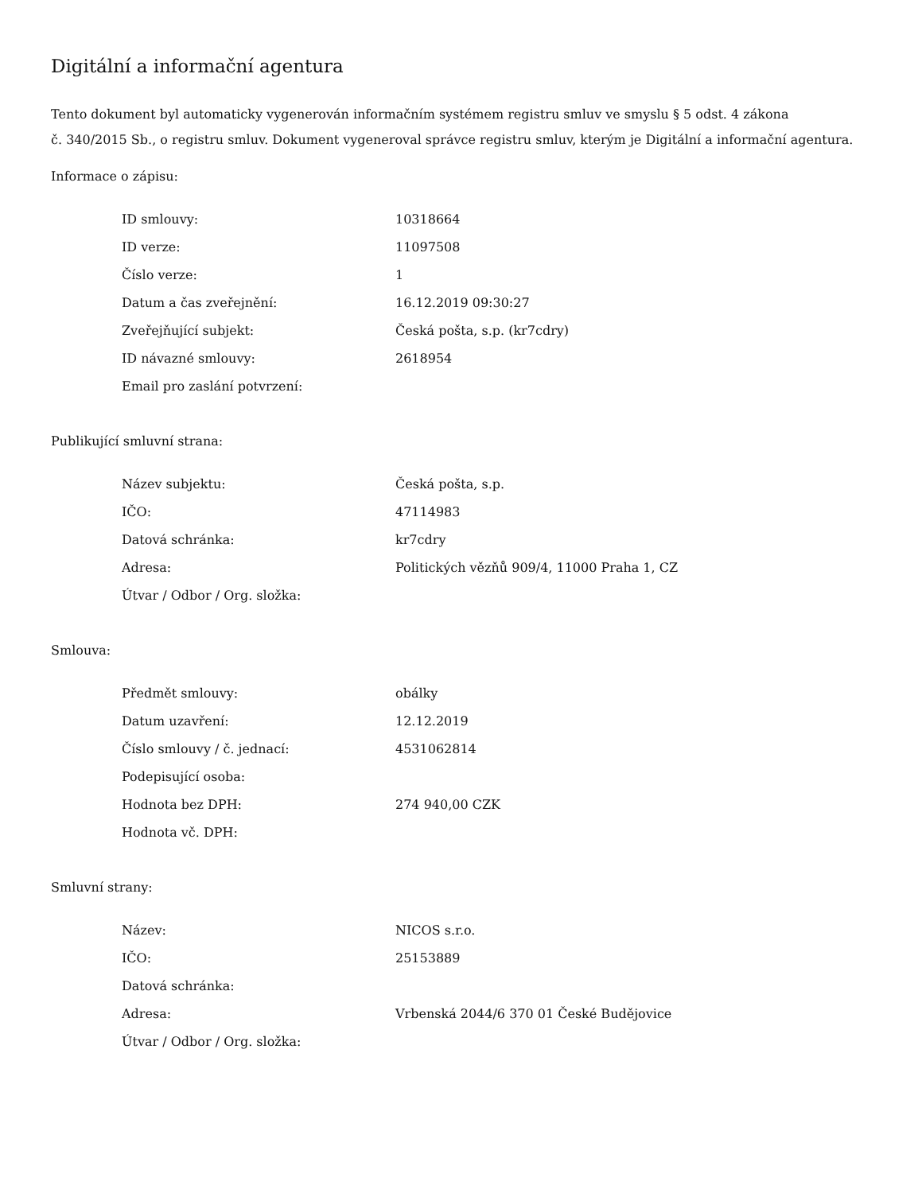Digitální a informační agentura
Tento dokument byl automaticky vygenerován informačním systémem registru smluv ve smyslu § 5 odst. 4 zákona
č. 340/2015 Sb., o registru smluv. Dokument vygeneroval správce registru smluv, kterým je Digitální a informační agentura.
Informace o zápisu:
| ID smlouvy: | 10318664 |
| ID verze: | 11097508 |
| Číslo verze: | 1 |
| Datum a čas zveřejnění: | 16.12.2019 09:30:27 |
| Zveřejňující subjekt: | Česká pošta, s.p. (kr7cdry) |
| ID návazné smlouvy: | 2618954 |
| Email pro zaslání potvrzení: | |
Publikující smluvní strana:
| Název subjektu: | Česká pošta, s.p. |
| IČO: | 47114983 |
| Datová schránka: | kr7cdry |
| Adresa: | Politických vězňů 909/4, 11000 Praha 1, CZ |
| Útvar / Odbor / Org. složka: | |
Smlouva:
| Předmět smlouvy: | obálky |
| Datum uzavření: | 12.12.2019 |
| Číslo smlouvy / č. jednací: | 4531062814 |
| Podepisující osoba: | |
| Hodnota bez DPH: | 274 940,00 CZK |
| Hodnota vč. DPH: | |
Smluvní strany:
| Název: | NICOS s.r.o. |
| IČO: | 25153889 |
| Datová schránka: | |
| Adresa: | Vrbenská 2044/6 370 01 České Budějovice |
| Útvar / Odbor / Org. složka: | |